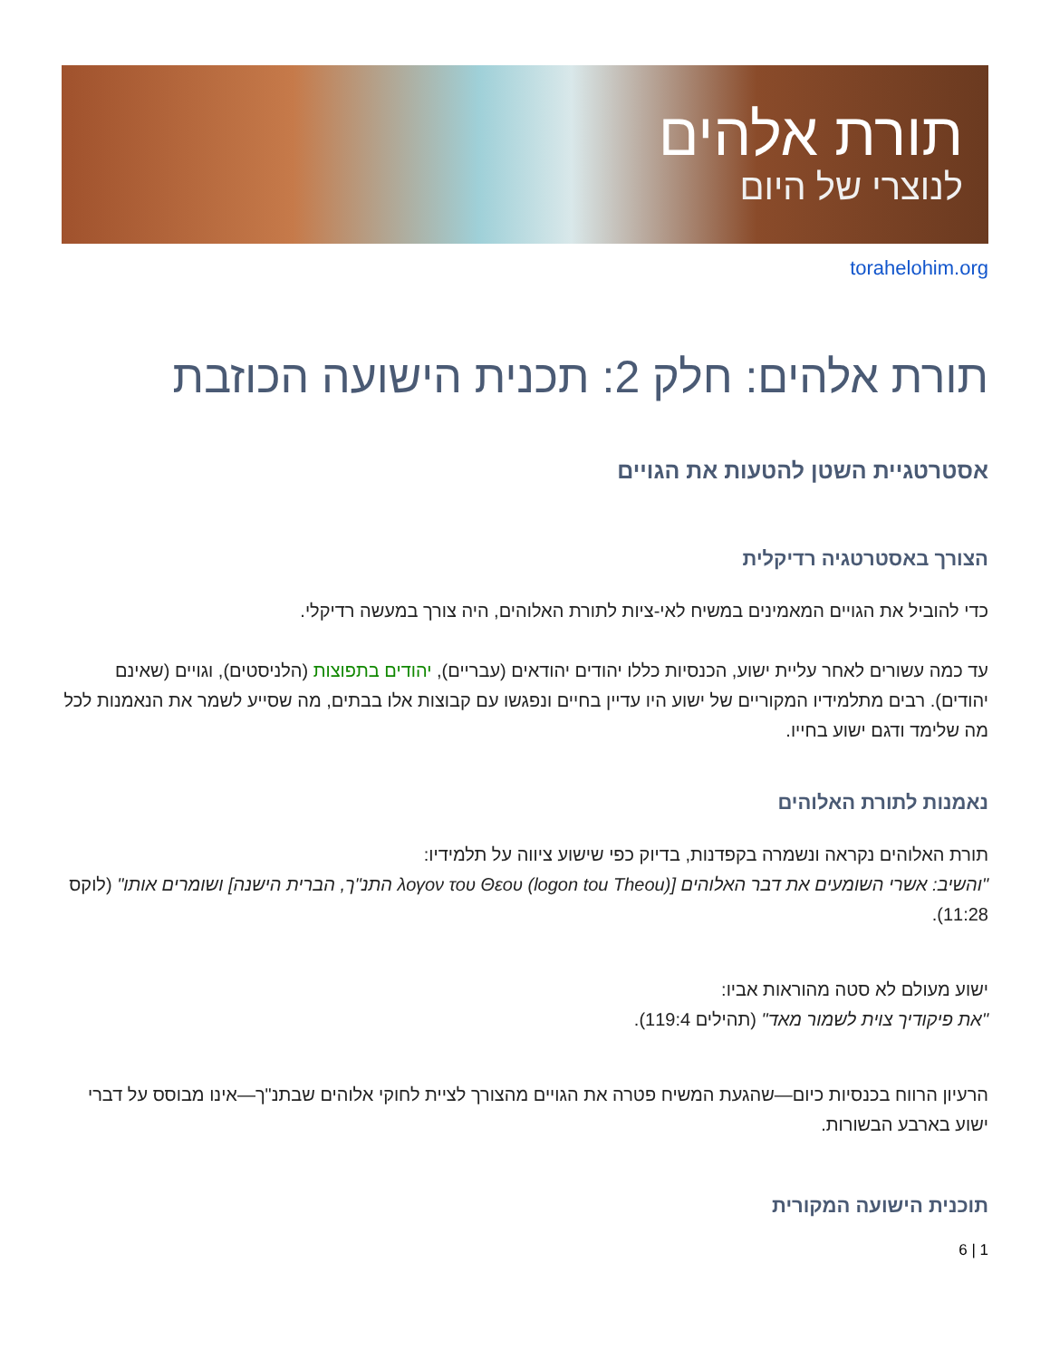תורת אלהים
לנוצרי של היום
torahelohim.org
תורת אלהים: חלק 2: תכנית הישועה הכוזבת
אסטרטגיית השטן להטעות את הגויים
הצורך באסטרטגיה רדיקלית
כדי להוביל את הגויים המאמינים במשיח לאי-ציות לתורת האלוהים, היה צורך במעשה רדיקלי.
עד כמה עשורים לאחר עליית ישוע, הכנסיות כללו יהודים יהודאים (עבריים), יהודים בתפוצות (הלניסטים), וגויים (שאינם יהודים). רבים מתלמידיו המקוריים של ישוע היו עדיין בחיים ונפגשו עם קבוצות אלו בבתים, מה שסייע לשמר את הנאמנות לכל מה שלימד ודגם ישוע בחייו.
נאמנות לתורת האלוהים
תורת האלוהים נקראה ונשמרה בקפדנות, בדיוק כפי שישוע ציווה על תלמידיו:
"והשיב: אשרי השומעים את דבר האלוהים [λογον του Θεου (logon tou Theou) התנ"ך, הברית הישנה] ושומרים אותו" (לוקס 11:28).
ישוע מעולם לא סטה מהוראות אביו:
"את פיקודיך צוית לשמור מאד" (תהילים 119:4).
הרעיון הרווח בכנסיות כיום—שהגעת המשיח פטרה את הגויים מהצורך לציית לחוקי אלוהים שבתנ"ך—אינו מבוסס על דברי ישוע בארבע הבשורות.
תוכנית הישועה המקורית
6 | 1